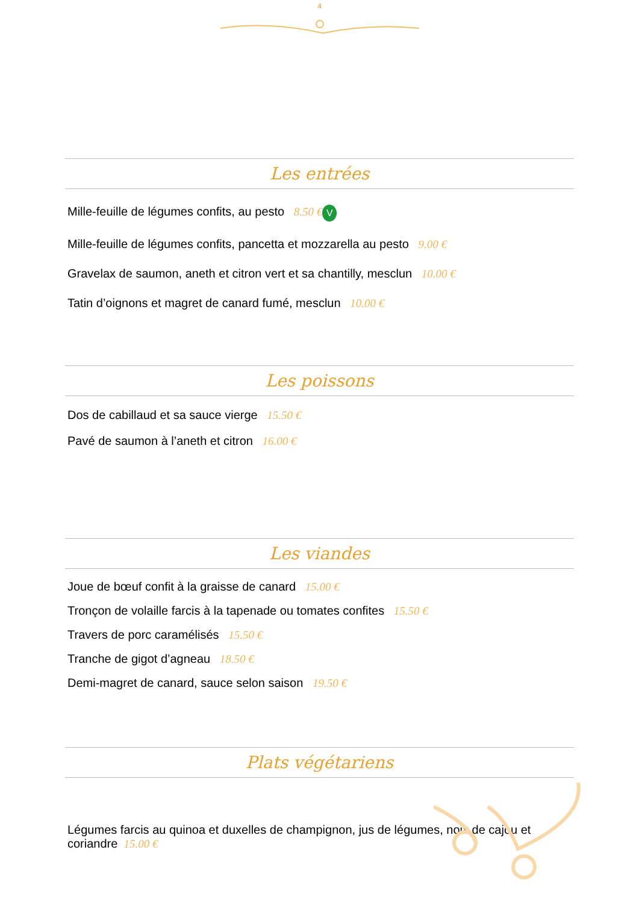4
Les entrées
Mille-feuille de légumes confits, au pesto 8.50 € V
Mille-feuille de légumes confits, pancetta et mozzarella au pesto 9.00 €
Gravelax de saumon, aneth et citron vert et sa chantilly, mesclun 10.00 €
Tatin d’oignons et magret de canard fumé, mesclun 10.00 €
Les poissons
Dos de cabillaud et sa sauce vierge 15.50 €
Pavé de saumon à l’aneth et citron 16.00 €
Les viandes
Joue de bœuf confit à la graisse de canard 15.00 €
Tronçon de volaille farcis à la tapenade ou tomates confites 15.50 €
Travers de porc caramélisés 15.50 €
Tranche de gigot d’agneau 18.50 €
Demi-magret de canard, sauce selon saison 19.50 €
Plats végétariens
Légumes farcis au quinoa et duxelles de champignon, jus de légumes, noix de cajou et coriandre 15.00 €